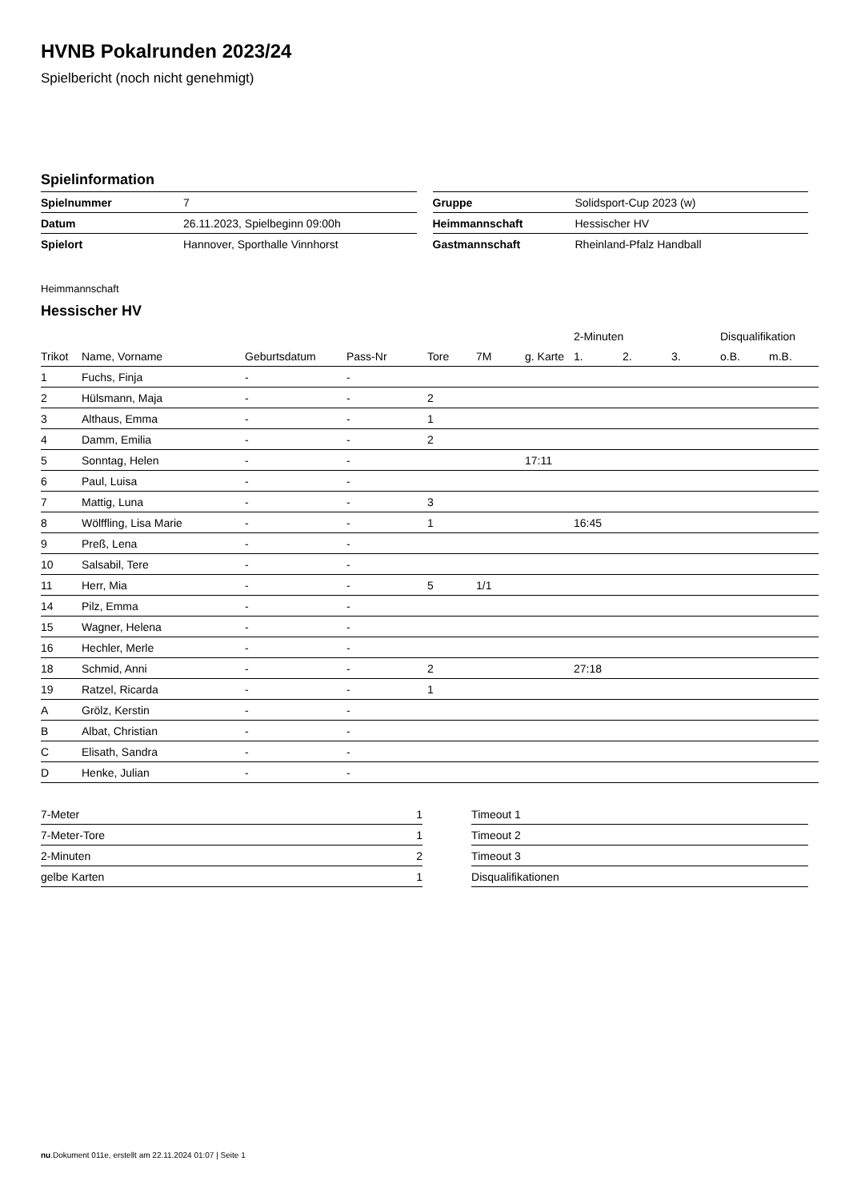HVNB Pokalrunden 2023/24
Spielbericht (noch nicht genehmigt)
Spielinformation
| Spielnummer | 7 |
| Datum | 26.11.2023, Spielbeginn 09:00h |
| Spielort | Hannover, Sporthalle Vinnhorst |
| Gruppe | Solidsport-Cup 2023 (w) |
| Heimmannschaft | Hessischer HV |
| Gastmannschaft | Rheinland-Pfalz Handball |
Heimmannschaft
Hessischer HV
| | | | | | | | 2-Minuten | | | Disqualifikation | |
| --- | --- | --- | --- | --- | --- | --- | --- | --- | --- | --- | --- |
| Trikot | Name, Vorname | Geburtsdatum | Pass-Nr | Tore | 7M | g. Karte | 1. | 2. | 3. | o.B. | m.B. |
| 1 | Fuchs, Finja | - | - | | | | | | | | |
| 2 | Hülsmann, Maja | - | - | 2 | | | | | | | |
| 3 | Althaus, Emma | - | - | 1 | | | | | | | |
| 4 | Damm, Emilia | - | - | 2 | | | | | | | |
| 5 | Sonntag, Helen | - | - | | | 17:11 | | | | | |
| 6 | Paul, Luisa | - | - | | | | | | | | |
| 7 | Mattig, Luna | - | - | 3 | | | | | | | |
| 8 | Wölffling, Lisa Marie | - | - | 1 | | | 16:45 | | | | |
| 9 | Preß, Lena | - | - | | | | | | | | |
| 10 | Salsabil, Tere | - | - | | | | | | | | |
| 11 | Herr, Mia | - | - | 5 | 1/1 | | | | | | |
| 14 | Pilz, Emma | - | - | | | | | | | | |
| 15 | Wagner, Helena | - | - | | | | | | | | |
| 16 | Hechler, Merle | - | - | | | | | | | | |
| 18 | Schmid, Anni | - | - | 2 | | | 27:18 | | | | |
| 19 | Ratzel, Ricarda | - | - | 1 | | | | | | | |
| A | Grölz, Kerstin | - | - | | | | | | | | |
| B | Albat, Christian | - | - | | | | | | | | |
| C | Elisath, Sandra | - | - | | | | | | | | |
| D | Henke, Julian | - | - | | | | | | | | |
| 7-Meter | 1 |
| 7-Meter-Tore | 1 |
| 2-Minuten | 2 |
| gelbe Karten | 1 |
| Timeout 1 |
| Timeout 2 |
| Timeout 3 |
| Disqualifikationen |
nu.Dokument 011e, erstellt am 22.11.2024 01:07 | Seite 1